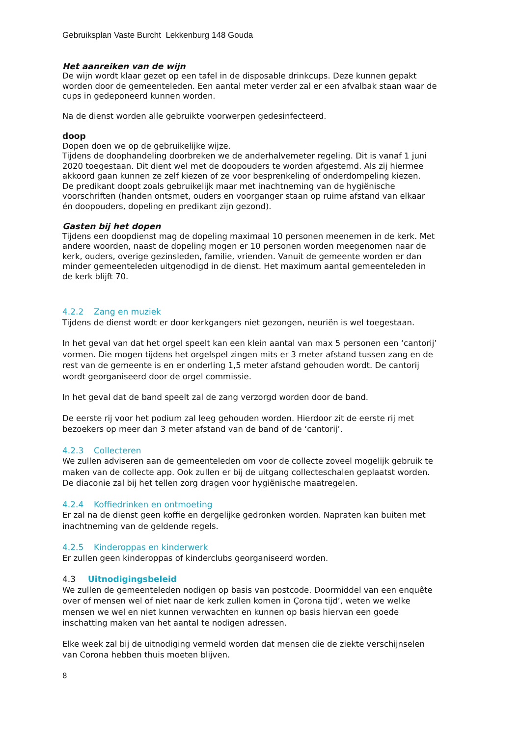Gebruiksplan Vaste Burcht Lekkenburg 148 Gouda
Het aanreiken van de wijn
De wijn wordt klaar gezet op een tafel in de disposable drinkcups. Deze kunnen gepakt worden door de gemeenteleden. Een aantal meter verder zal er een afvalbak staan waar de cups in gedeponeerd kunnen worden.
Na de dienst worden alle gebruikte voorwerpen gedesinfecteerd.
doop
Dopen doen we op de gebruikelijke wijze.
Tijdens de doophandeling doorbreken we de anderhalvemeter regeling. Dit is vanaf 1 juni 2020 toegestaan. Dit dient wel met de doopouders te worden afgestemd. Als zij hiermee akkoord gaan kunnen ze zelf kiezen of ze voor besprenkeling of onderdompeling kiezen.
De predikant doopt zoals gebruikelijk maar met inachtneming van de hygiënische voorschriften (handen ontsmet, ouders en voorganger staan op ruime afstand van elkaar én doopouders, dopeling en predikant zijn gezond).
Gasten bij het dopen
Tijdens een doopdienst mag de dopeling maximaal 10 personen meenemen in de kerk. Met andere woorden, naast de dopeling mogen er 10 personen worden meegenomen naar de kerk, ouders, overige gezinsleden, familie, vrienden. Vanuit de gemeente worden er dan minder gemeenteleden uitgenodigd in de dienst. Het maximum aantal gemeenteleden in de kerk blijft 70.
4.2.2 Zang en muziek
Tijdens de dienst wordt er door kerkgangers niet gezongen, neuriën is wel toegestaan.
In het geval van dat het orgel speelt kan een klein aantal van max 5 personen een ‘cantorij’ vormen. Die mogen tijdens het orgelspel zingen mits er 3 meter afstand tussen zang en de rest van de gemeente is en er onderling 1,5 meter afstand gehouden wordt. De cantorij wordt georganiseerd door de orgel commissie.
In het geval dat de band speelt zal de zang verzorgd worden door de band.
De eerste rij voor het podium zal leeg gehouden worden. Hierdoor zit de eerste rij met bezoekers op meer dan 3 meter afstand van de band of de ‘cantorij’.
4.2.3 Collecteren
We zullen adviseren aan de gemeenteleden om voor de collecte zoveel mogelijk gebruik te maken van de collecte app. Ook zullen er bij de uitgang collecteschalen geplaatst worden. De diaconie zal bij het tellen zorg dragen voor hygiënische maatregelen.
4.2.4 Koffiedrinken en ontmoeting
Er zal na de dienst geen koffie en dergelijke gedronken worden. Napraten kan buiten met inachtneming van de geldende regels.
4.2.5 Kinderoppas en kinderwerk
Er zullen geen kinderoppas of kinderclubs georganiseerd worden.
4.3 Uitnodigingsbeleid
We zullen de gemeenteleden nodigen op basis van postcode. Doormiddel van een enquête over of mensen wel of niet naar de kerk zullen komen in Çorona tijd’, weten we welke mensen we wel en niet kunnen verwachten en kunnen op basis hiervan een goede inschatting maken van het aantal te nodigen adressen.
Elke week zal bij de uitnodiging vermeld worden dat mensen die de ziekte verschijnselen van Corona hebben thuis moeten blijven.
8